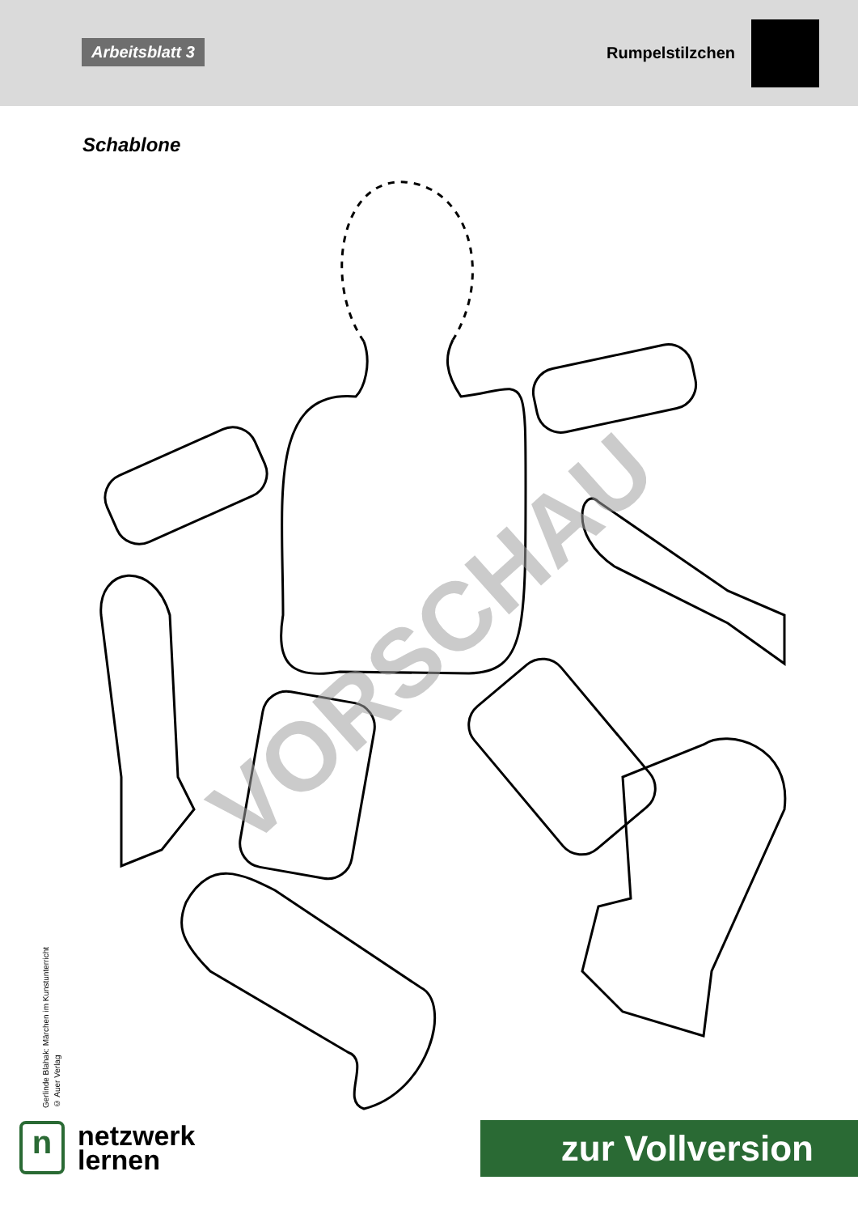Arbeitsblatt 3
Rumpelstilzchen
Schablone
VORSCHAU
Gerlinde Blahak: Märchen im Kunstunterricht
© Auer Verlag
n
netzwerk
lernen
zur Vollversion